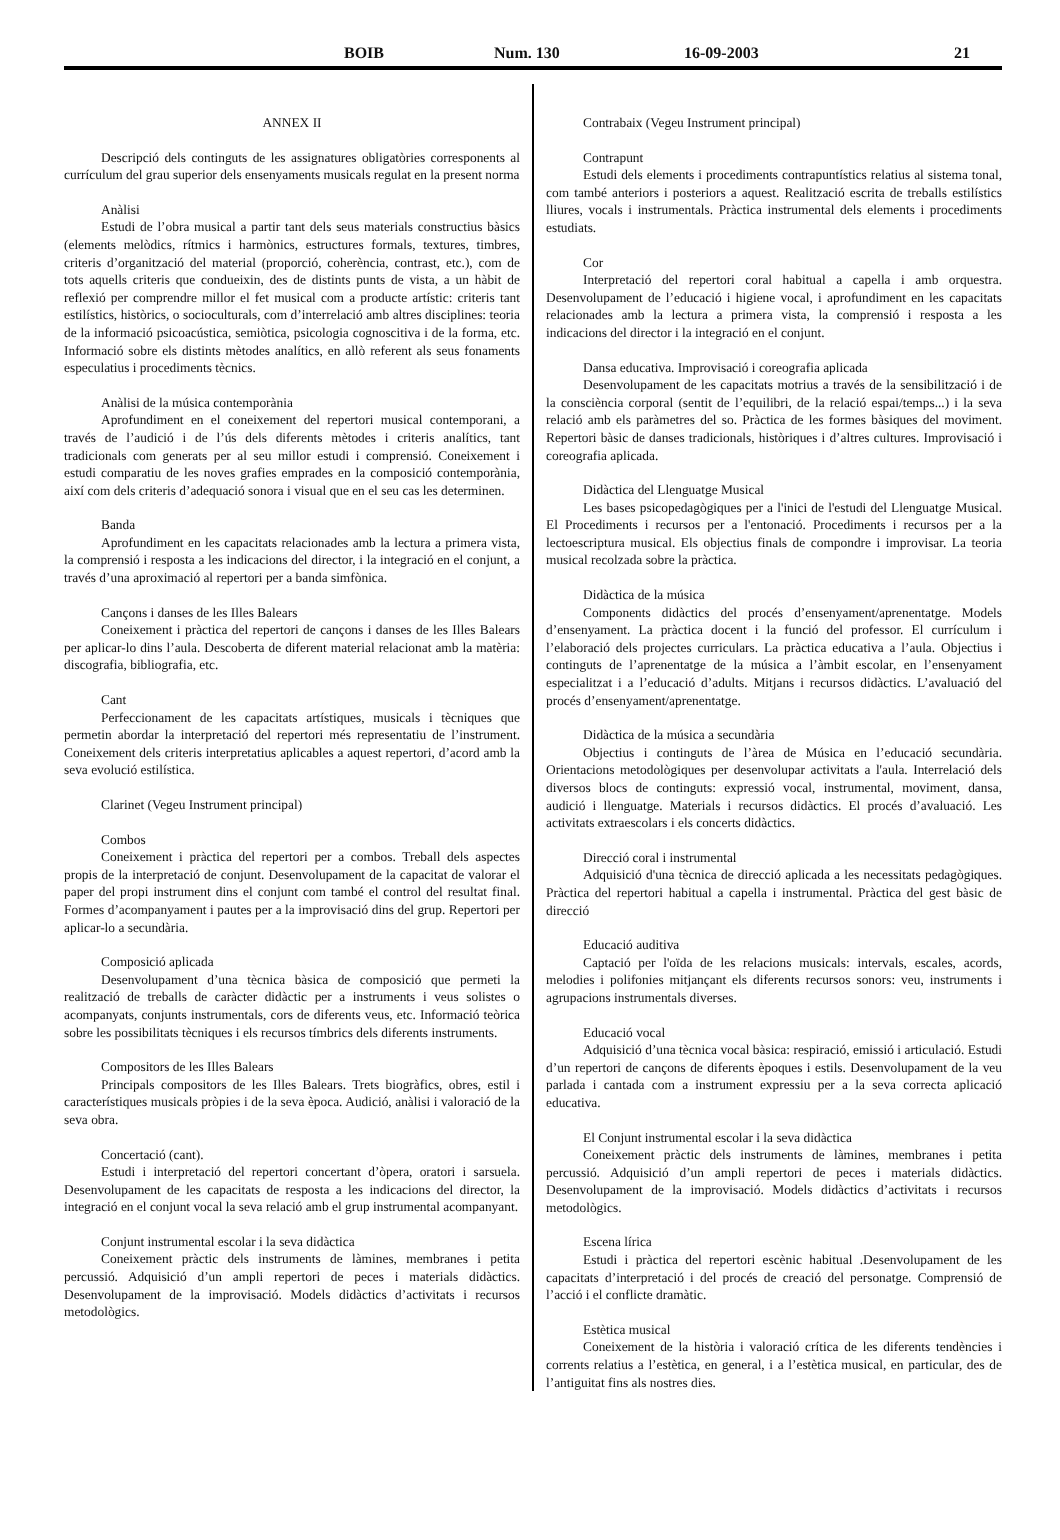BOIB Num. 130 16-09-2003 21
ANNEX II
Descripció dels continguts de les assignatures obligatòries corresponents al currículum del grau superior dels ensenyaments musicals regulat en la present norma
Anàlisi
Estudi de l’obra musical a partir tant dels seus materials constructius bàsics (elements melòdics, rítmics i harmònics, estructures formals, textures, timbres, criteris d’organització del material (proporció, coherència, contrast, etc.), com de tots aquells criteris que condueixin, des de distints punts de vista, a un hàbit de reflexió per comprendre millor el fet musical com a producte artístic: criteris tant estilístics, històrics, o socioculturals, com d’interrelació amb altres disciplines: teoria de la informació psicoacústica, semiòtica, psicologia cognoscitiva i de la forma, etc. Informació sobre els distints mètodes analítics, en allò referent als seus fonaments especulatius i procediments tècnics.
Anàlisi de la música contemporània
Aprofundiment en el coneixement del repertori musical contemporani, a través de l’audició i de l’ús dels diferents mètodes i criteris analítics, tant tradicionals com generats per al seu millor estudi i comprensió. Coneixement i estudi comparatiu de les noves grafies emprades en la composició contemporània, així com dels criteris d’adequació sonora i visual que en el seu cas les determinen.
Banda
Aprofundiment en les capacitats relacionades amb la lectura a primera vista, la comprensió i resposta a les indicacions del director, i la integració en el conjunt, a través d’una aproximació al repertori per a banda simfònica.
Cançons i danses de les Illes Balears
Coneixement i pràctica del repertori de cançons i danses de les Illes Balears per aplicar-lo dins l’aula. Descoberta de diferent material relacionat amb la matèria: discografia, bibliografia, etc.
Cant
Perfeccionament de les capacitats artístiques, musicals i tècniques que permetin abordar la interpretació del repertori més representatiu de l’instrument. Coneixement dels criteris interpretatius aplicables a aquest repertori, d’acord amb la seva evolució estilística.
Clarinet (Vegeu Instrument principal)
Combos
Coneixement i pràctica del repertori per a combos. Treball dels aspectes propis de la interpretació de conjunt. Desenvolupament de la capacitat de valorar el paper del propi instrument dins el conjunt com també el control del resultat final. Formes d’acompanyament i pautes per a la improvisació dins del grup. Repertori per aplicar-lo a secundària.
Composició aplicada
Desenvolupament d’una tècnica bàsica de composició que permeti la realització de treballs de caràcter didàctic per a instruments i veus solistes o acompanyats, conjunts instrumentals, cors de diferents veus, etc. Informació teòrica sobre les possibilitats tècniques i els recursos tímbrics dels diferents instruments.
Compositors de les Illes Balears
Principals compositors de les Illes Balears. Trets biogràfics, obres, estil i característiques musicals pròpies i de la seva època. Audició, anàlisi i valoració de la seva obra.
Concertació (cant).
Estudi i interpretació del repertori concertant d’òpera, oratori i sarsuela. Desenvolupament de les capacitats de resposta a les indicacions del director, la integració en el conjunt vocal la seva relació amb el grup instrumental acompanyant.
Conjunt instrumental escolar i la seva didàctica
Coneixement pràctic dels instruments de làmines, membranes i petita percussió. Adquisició d’un ampli repertori de peces i materials didàctics. Desenvolupament de la improvisació. Models didàctics d’activitats i recursos metodològics.
Contrabaix (Vegeu Instrument principal)
Contrapunt
Estudi dels elements i procediments contrapuntístics relatius al sistema tonal, com també anteriors i posteriors a aquest. Realització escrita de treballs estilístics lliures, vocals i instrumentals. Pràctica instrumental dels elements i procediments estudiats.
Cor
Interpretació del repertori coral habitual a capella i amb orquestra. Desenvolupament de l’educació i higiene vocal, i aprofundiment en les capacitats relacionades amb la lectura a primera vista, la comprensió i resposta a les indicacions del director i la integració en el conjunt.
Dansa educativa. Improvisació i coreografia aplicada
Desenvolupament de les capacitats motrius a través de la sensibilització i de la consciència corporal (sentit de l’equilibri, de la relació espai/temps...) i la seva relació amb els paràmetres del so. Pràctica de les formes bàsiques del moviment. Repertori bàsic de danses tradicionals, històriques i d’altres cultures. Improvisació i coreografia aplicada.
Didàctica del Llenguatge Musical
Les bases psicopedagògiques per a l'inici de l'estudi del Llenguatge Musical. El Procediments i recursos per a l'entonació. Procediments i recursos per a la lectoescriptura musical. Els objectius finals de compondre i improvisar. La teoria musical recolzada sobre la pràctica.
Didàctica de la música
Components didàctics del procés d’ensenyament/aprenentatge. Models d’ensenyament. La pràctica docent i la funció del professor. El currículum i l’elaboració dels projectes curriculars. La pràctica educativa a l’aula. Objectius i continguts de l’aprenentatge de la música a l’àmbit escolar, en l’ensenyament especialitzat i a l’educació d’adults. Mitjans i recursos didàctics. L’avaluació del procés d’ensenyament/aprenentatge.
Didàctica de la música a secundària
Objectius i continguts de l’àrea de Música en l’educació secundària. Orientacions metodològiques per desenvolupar activitats a l'aula. Interrelació dels diversos blocs de continguts: expressió vocal, instrumental, moviment, dansa, audició i llenguatge. Materials i recursos didàctics. El procés d’avaluació. Les activitats extraescolars i els concerts didàctics.
Direcció coral i instrumental
Adquisició d'una tècnica de direcció aplicada a les necessitats pedagògiques. Pràctica del repertori habitual a capella i instrumental. Pràctica del gest bàsic de direcció
Educació auditiva
Captació per l'oïda de les relacions musicals: intervals, escales, acords, melodies i polifonies mitjançant els diferents recursos sonors: veu, instruments i agrupacions instrumentals diverses.
Educació vocal
Adquisició d’una tècnica vocal bàsica: respiració, emissió i articulació. Estudi d’un repertori de cançons de diferents èpoques i estils. Desenvolupament de la veu parlada i cantada com a instrument expressiu per a la seva correcta aplicació educativa.
El Conjunt instrumental escolar i la seva didàctica
Coneixement pràctic dels instruments de làmines, membranes i petita percussió. Adquisició d’un ampli repertori de peces i materials didàctics. Desenvolupament de la improvisació. Models didàctics d’activitats i recursos metodològics.
Escena lírica
Estudi i pràctica del repertori escènic habitual .Desenvolupament de les capacitats d’interpretació i del procés de creació del personatge. Comprensió de l’acció i el conflicte dramàtic.
Estètica musical
Coneixement de la història i valoració crítica de les diferents tendències i corrents relatius a l’estètica, en general, i a l’estètica musical, en particular, des de l’antiguitat fins als nostres dies.